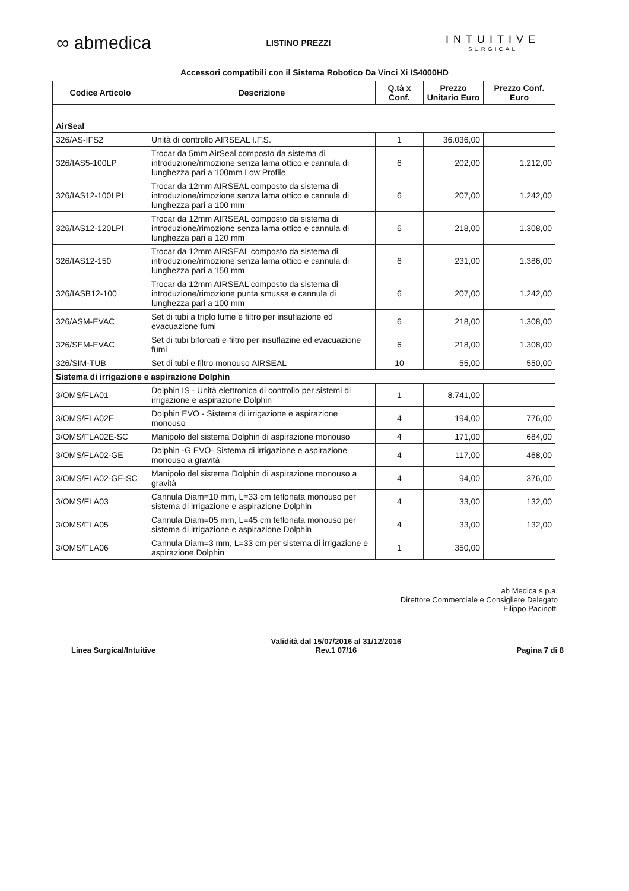∞ abmedica
LISTINO PREZZI
INTUITIVE
SURGICAL
Accessori compatibili con il Sistema Robotico Da Vinci Xi IS4000HD
| Codice Articolo | Descrizione | Q.tà x Conf. | Prezzo Unitario Euro | Prezzo Conf. Euro |
| --- | --- | --- | --- | --- |
| AirSeal | | | | |
| 326/AS-IFS2 | Unità di controllo AIRSEAL I.F.S. | 1 | 36.036,00 | |
| 326/IAS5-100LP | Trocar da 5mm AirSeal composto da sistema di introduzione/rimozione senza lama ottico e cannula di lunghezza pari a 100mm Low Profile | 6 | 202,00 | 1.212,00 |
| 326/IAS12-100LPI | Trocar da 12mm AIRSEAL composto da sistema di introduzione/rimozione senza lama ottico e cannula di lunghezza pari a 100 mm | 6 | 207,00 | 1.242,00 |
| 326/IAS12-120LPI | Trocar da 12mm AIRSEAL composto da sistema di introduzione/rimozione senza lama ottico e cannula di lunghezza pari a 120 mm | 6 | 218,00 | 1.308,00 |
| 326/IAS12-150 | Trocar da 12mm AIRSEAL composto da sistema di introduzione/rimozione senza lama ottico e cannula di lunghezza pari a 150 mm | 6 | 231,00 | 1.386,00 |
| 326/IASB12-100 | Trocar da 12mm AIRSEAL composto da sistema di introduzione/rimozione punta smussa e cannula di lunghezza pari a 100 mm | 6 | 207,00 | 1.242,00 |
| 326/ASM-EVAC | Set di tubi a triplo lume e filtro per insuflazione ed evacuazione fumi | 6 | 218,00 | 1.308,00 |
| 326/SEM-EVAC | Set di tubi biforcati e filtro per insuflazine ed evacuazione fumi | 6 | 218,00 | 1.308,00 |
| 326/SIM-TUB | Set di tubi e filtro monouso AIRSEAL | 10 | 55,00 | 550,00 |
| Sistema di irrigazione e aspirazione Dolphin | | | | |
| 3/OMS/FLA01 | Dolphin IS - Unità elettronica di controllo per sistemi di irrigazione e aspirazione Dolphin | 1 | 8.741,00 | |
| 3/OMS/FLA02E | Dolphin EVO - Sistema di irrigazione e aspirazione monouso | 4 | 194,00 | 776,00 |
| 3/OMS/FLA02E-SC | Manipolo del sistema Dolphin di aspirazione monouso | 4 | 171,00 | 684,00 |
| 3/OMS/FLA02-GE | Dolphin -G EVO- Sistema di irrigazione e aspirazione monouso a gravità | 4 | 117,00 | 468,00 |
| 3/OMS/FLA02-GE-SC | Manipolo del sistema Dolphin di aspirazione monouso a gravità | 4 | 94,00 | 376,00 |
| 3/OMS/FLA03 | Cannula Diam=10 mm, L=33 cm teflonata monouso per sistema di irrigazione e aspirazione Dolphin | 4 | 33,00 | 132,00 |
| 3/OMS/FLA05 | Cannula Diam=05 mm, L=45 cm teflonata monouso per sistema di irrigazione e aspirazione Dolphin | 4 | 33,00 | 132,00 |
| 3/OMS/FLA06 | Cannula Diam=3 mm, L=33 cm per sistema di irrigazione e aspirazione Dolphin | 1 | 350,00 | |
ab Medica s.p.a.
Direttore Commerciale e Consigliere Delegato
Filippo Pacinotti
Linea Surgical/Intuitive
Validità dal 15/07/2016 al 31/12/2016
Rev.1 07/16
Pagina 7 di 8